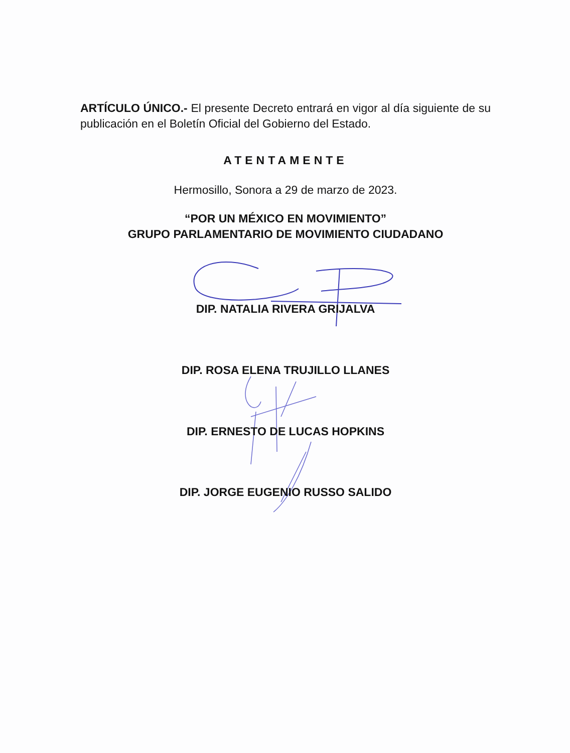ARTÍCULO ÚNICO.- El presente Decreto entrará en vigor al día siguiente de su publicación en el Boletín Oficial del Gobierno del Estado.
ATENTAMENTE
Hermosillo, Sonora a 29 de marzo de 2023.
“POR UN MÉXICO EN MOVIMIENTO”
GRUPO PARLAMENTARIO DE MOVIMIENTO CIUDADANO
DIP. NATALIA RIVERA GRIJALVA
DIP. ROSA ELENA TRUJILLO LLANES
DIP. ERNESTO DE LUCAS HOPKINS
DIP. JORGE EUGENIO RUSSO SALIDO